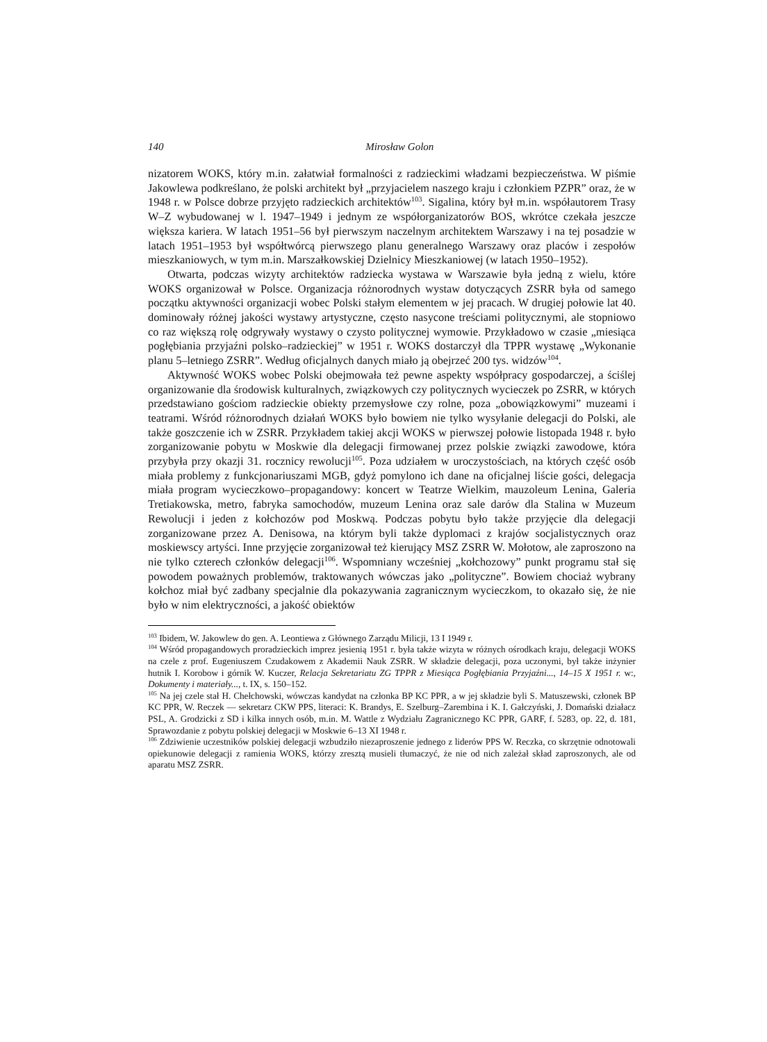140 Mirosław Golon
nizatorem WOKS, który m.in. załatwiał formalności z radzieckimi władzami bezpieczeństwa. W piśmie Jakowlewa podkreślano, że polski architekt był „przyjacielem naszego kraju i członkiem PZPR” oraz, że w 1948 r. w Polsce dobrze przyjęto radzieckich architektów<sup>103</sup>. Sigalina, który był m.in. współautorem Trasy W–Z wybudowanej w l. 1947–1949 i jednym ze współorganizatorów BOS, wkrótce czekała jeszcze większa kariera. W latach 1951–56 był pierwszym naczelnym architektem Warszawy i na tej posadzie w latach 1951–1953 był współtwórcą pierwszego planu generalnego Warszawy oraz placów i zespołów mieszkaniowych, w tym m.in. Marszałkowskiej Dzielnicy Mieszkaniowej (w latach 1950–1952).
Otwarta, podczas wizyty architektów radziecka wystawa w Warszawie była jedną z wielu, które WOKS organizował w Polsce. Organizacja różnorodnych wystaw dotyczących ZSRR była od samego początku aktywności organizacji wobec Polski stałym elementem w jej pracach. W drugiej połowie lat 40. dominowały różnej jakości wystawy artystyczne, często nasycone treściami politycznymi, ale stopniowo co raz większą rolę odgrywały wystawy o czysto politycznej wymowie. Przykładowo w czasie „miesiąca pogłębiania przyjaźni polsko–radzieckiej” w 1951 r. WOKS dostarczył dla TPPR wystawę „Wykonanie planu 5–letniego ZSRR”. Według oficjalnych danych miało ją obejrzeć 200 tys. widzów<sup>104</sup>.
Aktywność WOKS wobec Polski obejmowała też pewne aspekty współpracy gospodarczej, a ściślej organizowanie dla środowisk kulturalnych, związkowych czy politycznych wycieczek po ZSRR, w których przedstawiano gościom radzieckie obiekty przemysłowe czy rolne, poza „obowiązkowymi” muzeami i teatrami. Wśród różnorodnych działań WOKS było bowiem nie tylko wysyłanie delegacji do Polski, ale także goszczenie ich w ZSRR. Przykładem takiej akcji WOKS w pierwszej połowie listopada 1948 r. było zorganizowanie pobytu w Moskwie dla delegacji firmowanej przez polskie związki zawodowe, która przybyła przy okazji 31. rocznicy rewolucji<sup>105</sup>. Poza udziałem w uroczystościach, na których część osób miała problemy z funkcjonariuszami MGB, gdyż pomylono ich dane na oficjalnej liście gości, delegacja miała program wycieczkowo–propagandowy: koncert w Teatrze Wielkim, mauzoleum Lenina, Galeria Tretiakowska, metro, fabryka samochodów, muzeum Lenina oraz sale darów dla Stalina w Muzeum Rewolucji i jeden z kołchozów pod Moskwą. Podczas pobytu było także przyjęcie dla delegacji zorganizowane przez A. Denisowa, na którym byli także dyplomaci z krajów socjalistycznych oraz moskiewscy artyści. Inne przyjęcie zorganizował też kierujący MSZ ZSRR W. Mołotow, ale zaproszono na nie tylko czterech członków delegacji<sup>106</sup>. Wspomniany wcześniej „kołchozowy” punkt programu stał się powodem poważnych problemów, traktowanych wówczas jako „polityczne”. Bowiem chociaż wybrany kołchoz miał być zadbany specjalnie dla pokazywania zagranicznym wycieczkom, to okazało się, że nie było w nim elektryczności, a jakość obiektów
<sup>103</sup> Ibidem, W. Jakowlew do gen. A. Leontiewa z Głównego Zarządu Milicji, 13 I 1949 r.
<sup>104</sup> Wśród propagandowych proradzieckich imprez jesienią 1951 r. była także wizyta w różnych ośrodkach kraju, delegacji WOKS na czele z prof. Eugeniuszem Czudakowem z Akademii Nauk ZSRR. W składzie delegacji, poza uczonymi, był także inżynier hutnik I. Korobow i górnik W. Kuczer, Relacja Sekretariatu ZG TPPR z Miesiąca Pogłębiania Przyjaźni..., 14–15 X 1951 r. w:, Dokumenty i materiały..., t. IX, s. 150–152.
<sup>105</sup> Na jej czele stał H. Chełchowski, wówczas kandydat na członka BP KC PPR, a w jej składzie byli S. Matuszewski, członek BP KC PPR, W. Reczek — sekretarz CKW PPS, literaci: K. Brandys, E. Szelburg–Zarembina i K. I. Gałczyński, J. Domański działacz PSL, A. Grodzicki z SD i kilka innych osób, m.in. M. Wattle z Wydziału Zagranicznego KC PPR, GARF, f. 5283, op. 22, d. 181, Sprawozdanie z pobytu polskiej delegacji w Moskwie 6–13 XI 1948 r.
<sup>106</sup> Zdziwienie uczestników polskiej delegacji wzbudziło niezaproszenie jednego z liderów PPS W. Reczka, co skrzętnie odnotowali opiekunowie delegacji z ramienia WOKS, którzy zresztą musieli tłumaczyć, że nie od nich zależał skład zaproszonych, ale od aparatu MSZ ZSRR.